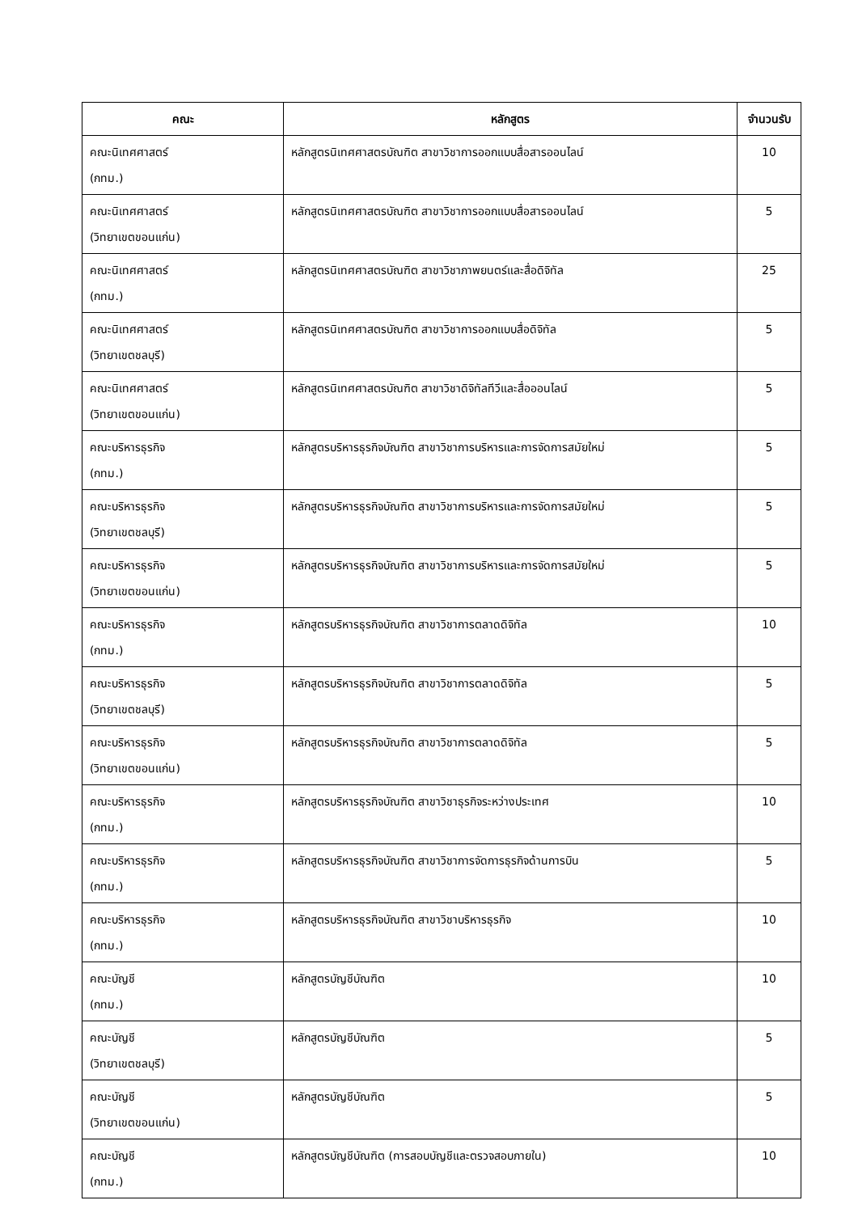| คณะ | หลักสูตร | จำนวนรับ |
| --- | --- | --- |
| คณะนิเทศศาสตร์ (กทม.) | หลักสูตรนิเทศศาสตรบัณฑิต สาขาวิชาการออกแบบสื่อสารออนไลน์ | 10 |
| คณะนิเทศศาสตร์ (วิทยาเขตขอนแก่น) | หลักสูตรนิเทศศาสตรบัณฑิต สาขาวิชาการออกแบบสื่อสารออนไลน์ | 5 |
| คณะนิเทศศาสตร์ (กทม.) | หลักสูตรนิเทศศาสตรบัณฑิต สาขาวิชาภาพยนตร์และสื่อดิจิทัล | 25 |
| คณะนิเทศศาสตร์ (วิทยาเขตชลบุรี) | หลักสูตรนิเทศศาสตรบัณฑิต สาขาวิชาการออกแบบสื่อดิจิทัล | 5 |
| คณะนิเทศศาสตร์ (วิทยาเขตขอนแก่น) | หลักสูตรนิเทศศาสตรบัณฑิต สาขาวิชาดิจิทัลทีวีและสื่อออนไลน์ | 5 |
| คณะบริหารธุรกิจ (กทม.) | หลักสูตรบริหารธุรกิจบัณฑิต สาขาวิชาการบริหารและการจัดการสมัยใหม่ | 5 |
| คณะบริหารธุรกิจ (วิทยาเขตชลบุรี) | หลักสูตรบริหารธุรกิจบัณฑิต สาขาวิชาการบริหารและการจัดการสมัยใหม่ | 5 |
| คณะบริหารธุรกิจ (วิทยาเขตขอนแก่น) | หลักสูตรบริหารธุรกิจบัณฑิต สาขาวิชาการบริหารและการจัดการสมัยใหม่ | 5 |
| คณะบริหารธุรกิจ (กทม.) | หลักสูตรบริหารธุรกิจบัณฑิต สาขาวิชาการตลาดดิจิทัล | 10 |
| คณะบริหารธุรกิจ (วิทยาเขตชลบุรี) | หลักสูตรบริหารธุรกิจบัณฑิต สาขาวิชาการตลาดดิจิทัล | 5 |
| คณะบริหารธุรกิจ (วิทยาเขตขอนแก่น) | หลักสูตรบริหารธุรกิจบัณฑิต สาขาวิชาการตลาดดิจิทัล | 5 |
| คณะบริหารธุรกิจ (กทม.) | หลักสูตรบริหารธุรกิจบัณฑิต สาขาวิชาธุรกิจระหว่างประเทศ | 10 |
| คณะบริหารธุรกิจ (กทม.) | หลักสูตรบริหารธุรกิจบัณฑิต สาขาวิชาการจัดการธุรกิจด้านการบิน | 5 |
| คณะบริหารธุรกิจ (กทม.) | หลักสูตรบริหารธุรกิจบัณฑิต สาขาวิชาบริหารธุรกิจ | 10 |
| คณะบัญชี (กทม.) | หลักสูตรบัญชีบัณฑิต | 10 |
| คณะบัญชี (วิทยาเขตชลบุรี) | หลักสูตรบัญชีบัณฑิต | 5 |
| คณะบัญชี (วิทยาเขตขอนแก่น) | หลักสูตรบัญชีบัณฑิต | 5 |
| คณะบัญชี (กทม.) | หลักสูตรบัญชีบัณฑิต (การสอบบัญชีและตรวจสอบภายใน) | 10 |